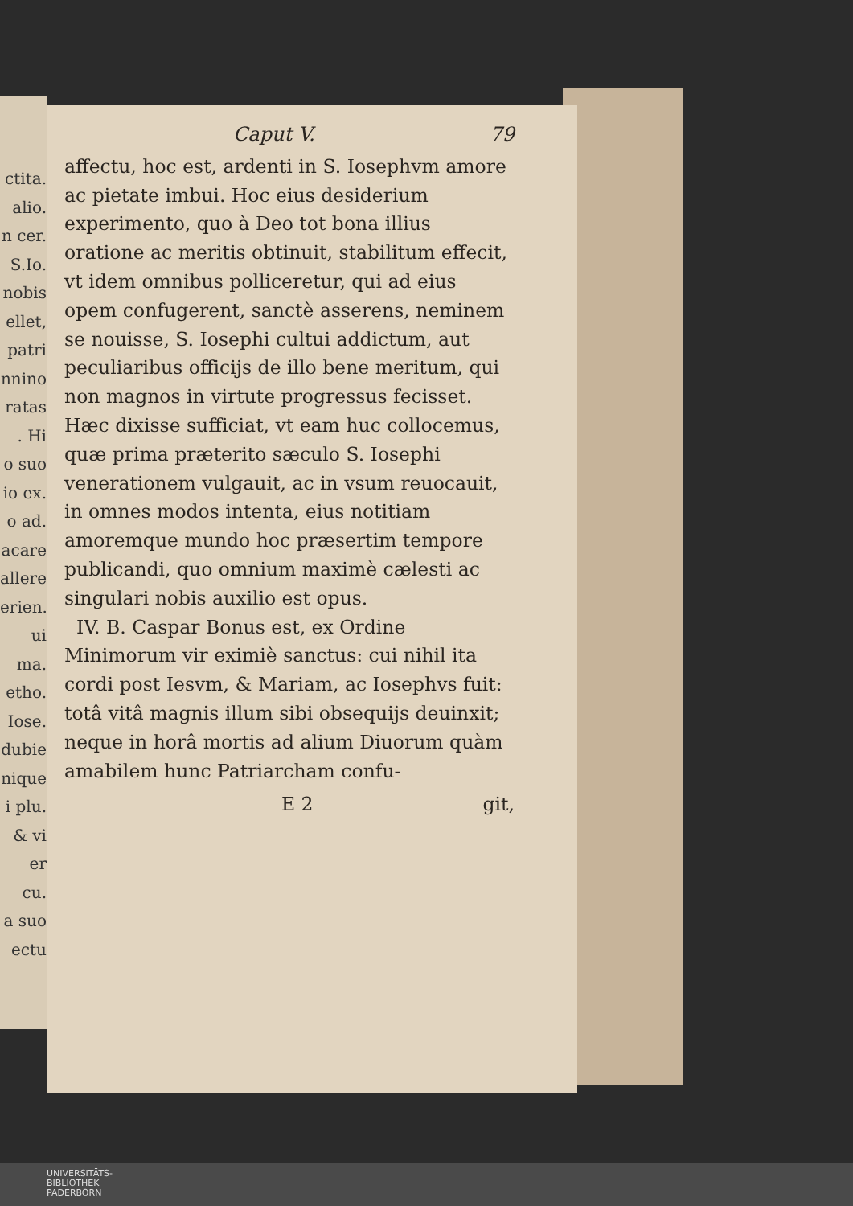ctita.
alio.
n cer.
S.Io.
nobis
ellet,
patri
nnino
ratas
. Hi
o suo
io ex.
o ad.
acare
allere
erien.
ui ma.
etho.
Iose.
dubie
nique
i plu.
& vi
er cu.
a suo
ectu
Caput V. 79
affectu, hoc est, ardenti in S. Iosephvm amore ac pietate imbui. Hoc eius desiderium experimento, quo à Deo tot bona illius oratione ac meritis obtinuit, stabilitum effecit, vt idem omnibus polliceretur, qui ad eius opem confugerent, sanctè asserens, neminem se nouisse, S. Iosephi cultui addictum, aut peculiaribus officijs de illo bene meritum, qui non magnos in virtute progressus fecisset. Hæc dixisse sufficiat, vt eam huc collocemus, quæ prima præterito sæculo S. Iosephi venerationem vulgauit, ac in vsum reuocauit, in omnes modos intenta, eius notitiam amoremque mundo hoc præsertim tempore publicandi, quo omnium maximè cælesti ac singulari nobis auxilio est opus.
IV. B. Caspar Bonus est, ex Ordine Minimorum vir eximiè sanctus: cui nihil ita cordi post Iesvm, & Mariam, ac Iosephvs fuit: totâ vitâ magnis illum sibi obsequijs deuinxit; neque in horâ mortis ad alium Diuorum quàm amabilem hunc Patriarcham confu-
E 2 git,
UNIVERSITÄTS-
BIBLIOTHEK
PADERBORN